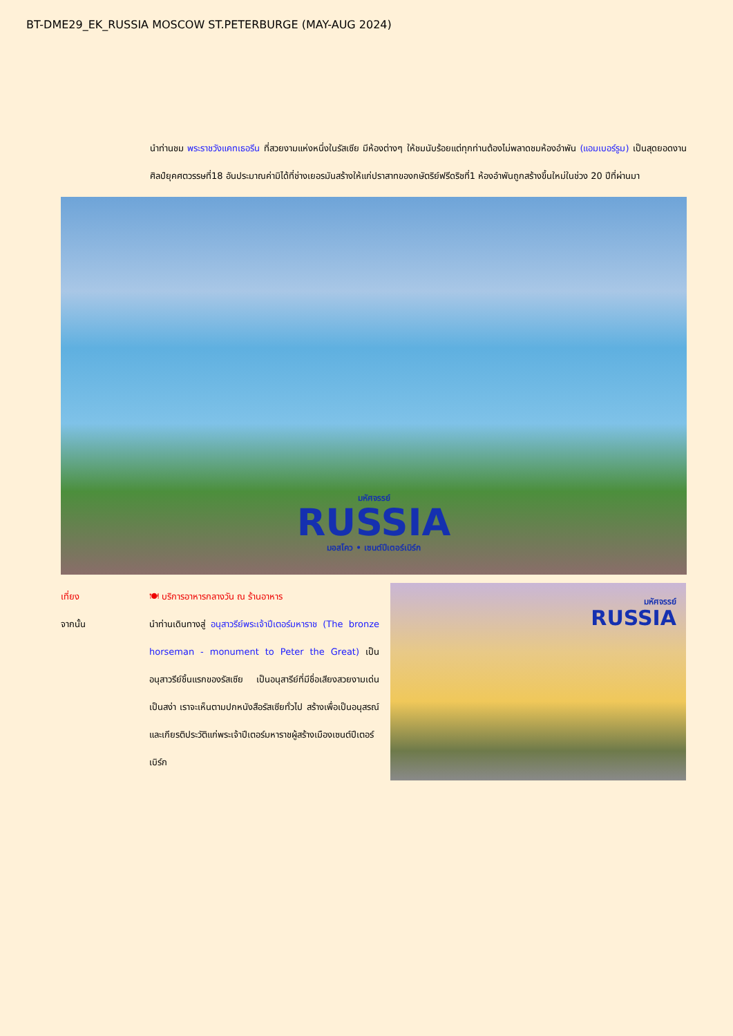BT-DME29_EK_RUSSIA MOSCOW ST.PETERBURGE (MAY-AUG 2024)
นำท่านชม พระราชวังแคทเธอรีน ที่สวยงามแห่งหนึ่งในรัสเซีย มีห้องต่างๆ ให้ชมนับร้อยแต่ทุกท่านต้องไม่พลาดชมห้องอำพัน (แอมเบอร์รูม) เป็นสุดยอดงานศิลป์ยุคศตวรรษที่18 อันประมาณค่ามิได้ที่ช่างเยอรมันสร้างให้แก่ปราสาทของกษัตริย์ฟรีดริชที่1 ห้องอำพันถูกสร้างขึ้นใหม่ในช่วง 20 ปีที่ผ่านมา
มหัศจรรย์
RUSSIA
มอสโคว • เซนต์ปีเตอร์เบิร์ก
เที่ยง 🍽 บริการอาหารกลางวัน ณ ร้านอาหาร
จากนั้น นำท่านเดินทางสู่ อนุสาวรีย์พระเจ้าปีเตอร์มหาราช (The bronze horseman - monument to Peter the Great) เป็นอนุสาวรีย์ชิ้นแรกของรัสเซีย เป็นอนุสารีย์ที่มีชื่อเสียงสวยงามเด่นเป็นสง่า เราจะเห็นตามปกหนังสือรัสเซียทั่วไป สร้างเพื่อเป็นอนุสรณ์และเกียรติประวัติแก่พระเจ้าปีเตอร์มหาราชผู้สร้างเมืองเซนต์ปีเตอร์เบิร์ก
มหัศจรรย์
RUSSIA